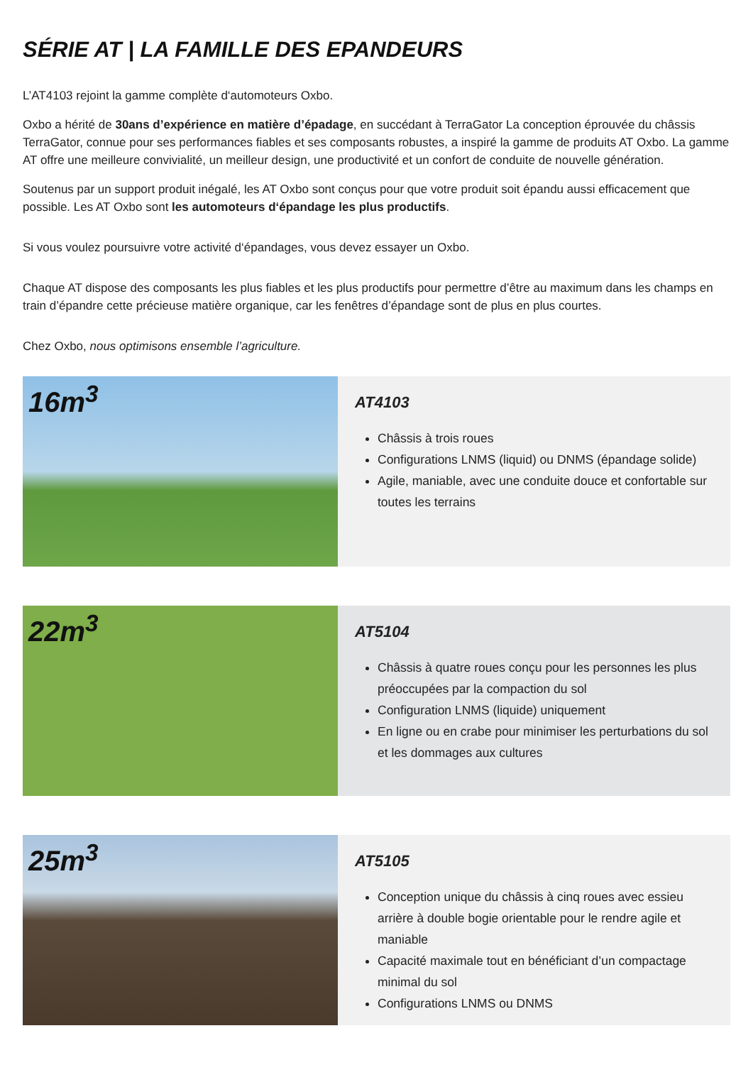SÉRIE AT | LA FAMILLE DES EPANDEURS
L’AT4103 rejoint la gamme complète d‘automoteurs Oxbo.
Oxbo a hérité de 30ans d’expérience en matière d’épadage, en succédant à TerraGator La conception éprouvée du châssis TerraGator, connue pour ses performances fiables et ses composants robustes, a inspiré la gamme de produits AT Oxbo. La gamme AT offre une meilleure convivialité, un meilleur design, une productivité et un confort de conduite de nouvelle génération.
Soutenus par un support produit inégalé, les AT Oxbo sont conçus pour que votre produit soit épandu aussi efficacement que possible. Les AT Oxbo sont les automoteurs d‘épandage les plus productifs.
Si vous voulez poursuivre votre activité d‘épandages, vous devez essayer un Oxbo.
Chaque AT dispose des composants les plus fiables et les plus productifs pour permettre d’être au maximum dans les champs en train d’épandre cette précieuse matière organique, car les fenêtres d’épandage sont de plus en plus courtes.
Chez Oxbo, nous optimisons ensemble l’agriculture.
16m<sup>3</sup>
AT4103
Châssis à trois roues
Configurations LNMS (liquid) ou DNMS (épandage solide)
Agile, maniable, avec une conduite douce et confortable sur toutes les terrains
22m<sup>3</sup>
AT5104
Châssis à quatre roues conçu pour les personnes les plus préoccupées par la compaction du sol
Configuration LNMS (liquide) uniquement
En ligne ou en crabe pour minimiser les perturbations du sol et les dommages aux cultures
25m<sup>3</sup>
AT5105
Conception unique du châssis à cinq roues avec essieu arrière à double bogie orientable pour le rendre agile et maniable
Capacité maximale tout en bénéficiant d’un compactage minimal du sol
Configurations LNMS ou DNMS